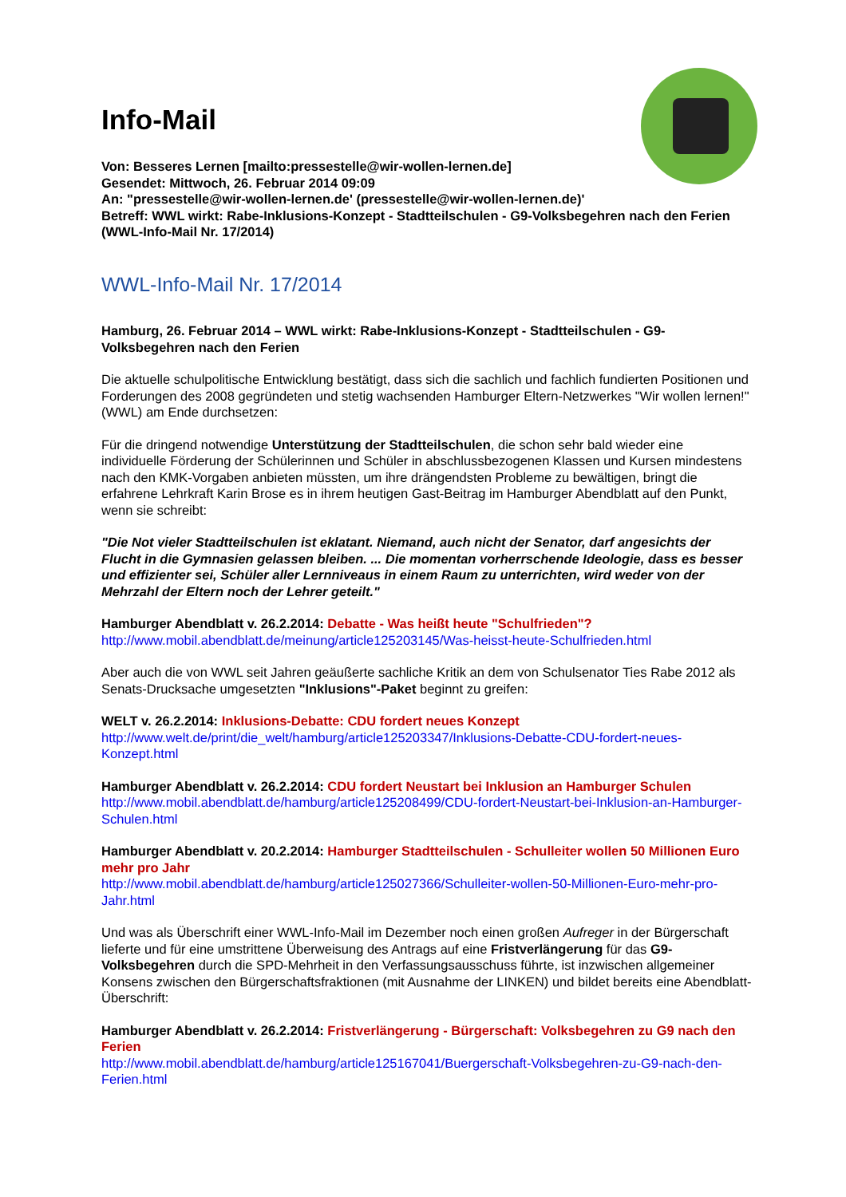Info-Mail
Von: Besseres Lernen [mailto:pressestelle@wir-wollen-lernen.de]
Gesendet: Mittwoch, 26. Februar 2014 09:09
An: "pressestelle@wir-wollen-lernen.de' (pressestelle@wir-wollen-lernen.de)'
Betreff: WWL wirkt: Rabe-Inklusions-Konzept - Stadtteilschulen - G9-Volksbegehren nach den Ferien (WWL-Info-Mail Nr. 17/2014)
WWL-Info-Mail Nr. 17/2014
Hamburg, 26. Februar 2014 – WWL wirkt: Rabe-Inklusions-Konzept - Stadtteilschulen - G9-Volksbegehren nach den Ferien
Die aktuelle schulpolitische Entwicklung bestätigt, dass sich die sachlich und fachlich fundierten Positionen und Forderungen des 2008 gegründeten und stetig wachsenden Hamburger Eltern-Netzwerkes "Wir wollen lernen!" (WWL) am Ende durchsetzen:
Für die dringend notwendige Unterstützung der Stadtteilschulen, die schon sehr bald wieder eine individuelle Förderung der Schülerinnen und Schüler in abschlussbezogenen Klassen und Kursen mindestens nach den KMK-Vorgaben anbieten müssten, um ihre drängendsten Probleme zu bewältigen, bringt die erfahrene Lehrkraft Karin Brose es in ihrem heutigen Gast-Beitrag im Hamburger Abendblatt auf den Punkt, wenn sie schreibt:
"Die Not vieler Stadtteilschulen ist eklatant. Niemand, auch nicht der Senator, darf angesichts der Flucht in die Gymnasien gelassen bleiben. ... Die momentan vorherrschende Ideologie, dass es besser und effizienter sei, Schüler aller Lernniveaus in einem Raum zu unterrichten, wird weder von der Mehrzahl der Eltern noch der Lehrer geteilt."
Hamburger Abendblatt v. 26.2.2014: Debatte - Was heißt heute "Schulfrieden"?
http://www.mobil.abendblatt.de/meinung/article125203145/Was-heisst-heute-Schulfrieden.html
Aber auch die von WWL seit Jahren geäußerte sachliche Kritik an dem von Schulsenator Ties Rabe 2012 als Senats-Drucksache umgesetzten "Inklusions"-Paket beginnt zu greifen:
WELT v. 26.2.2014: Inklusions-Debatte: CDU fordert neues Konzept
http://www.welt.de/print/die_welt/hamburg/article125203347/Inklusions-Debatte-CDU-fordert-neues-Konzept.html
Hamburger Abendblatt v. 26.2.2014: CDU fordert Neustart bei Inklusion an Hamburger Schulen
http://www.mobil.abendblatt.de/hamburg/article125208499/CDU-fordert-Neustart-bei-Inklusion-an-Hamburger-Schulen.html
Hamburger Abendblatt v. 20.2.2014: Hamburger Stadtteilschulen - Schulleiter wollen 50 Millionen Euro mehr pro Jahr
http://www.mobil.abendblatt.de/hamburg/article125027366/Schulleiter-wollen-50-Millionen-Euro-mehr-pro-Jahr.html
Und was als Überschrift einer WWL-Info-Mail im Dezember noch einen großen Aufreger in der Bürgerschaft lieferte und für eine umstrittene Überweisung des Antrags auf eine Fristverlängerung für das G9-Volksbegehren durch die SPD-Mehrheit in den Verfassungsausschuss führte, ist inzwischen allgemeiner Konsens zwischen den Bürgerschaftsfraktionen (mit Ausnahme der LINKEN) und bildet bereits eine Abendblatt-Überschrift:
Hamburger Abendblatt v. 26.2.2014: Fristverlängerung - Bürgerschaft: Volksbegehren zu G9 nach den Ferien
http://www.mobil.abendblatt.de/hamburg/article125167041/Buergerschaft-Volksbegehren-zu-G9-nach-den-Ferien.html